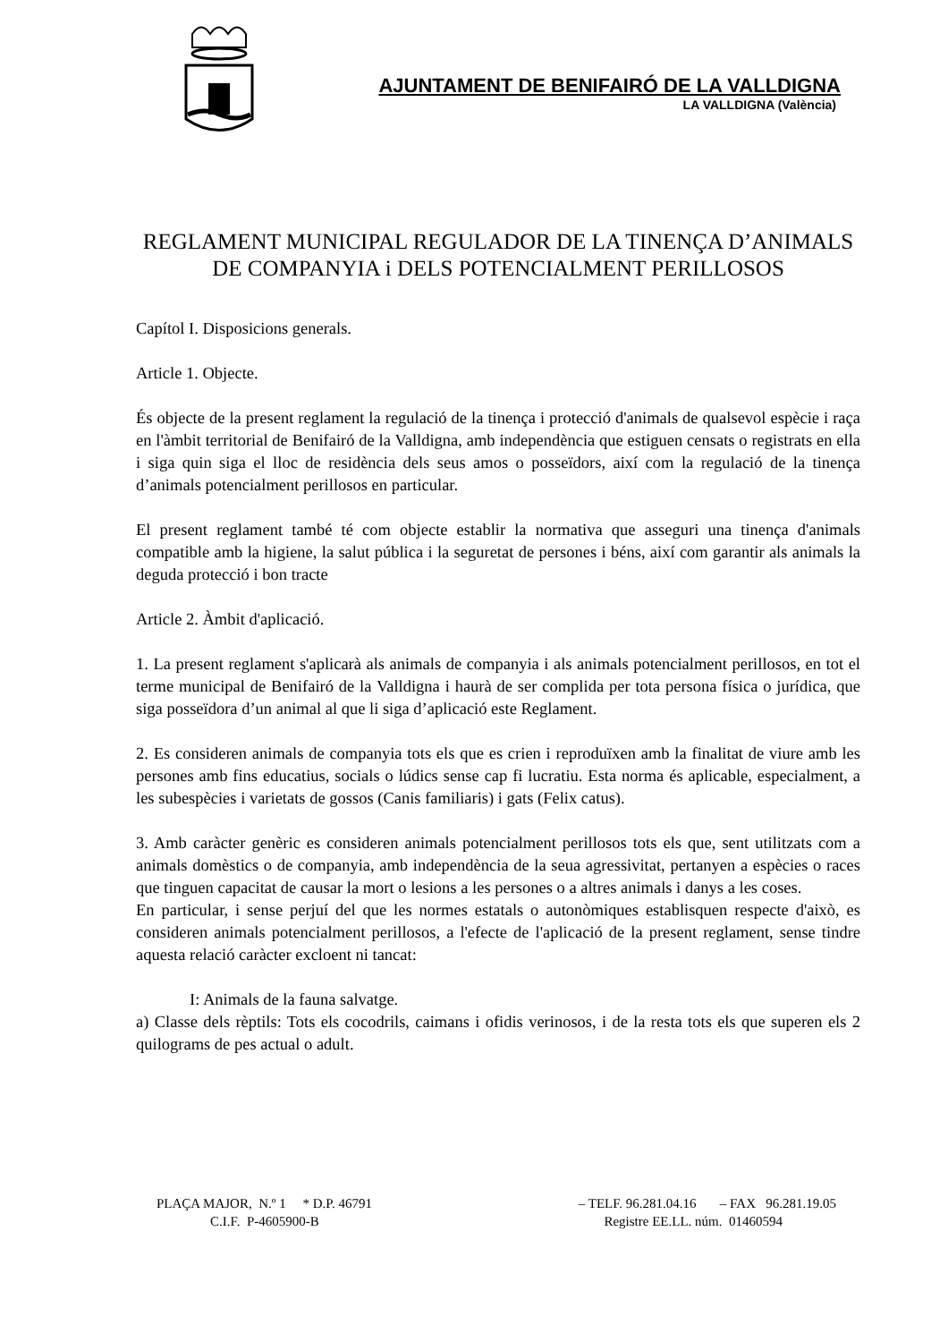AJUNTAMENT DE BENIFAIRÓ DE LA VALLDIGNA
LA VALLDIGNA (València)
REGLAMENT MUNICIPAL REGULADOR DE LA TINENÇA D’ANIMALS DE COMPANYIA i DELS POTENCIALMENT PERILLOSOS
Capítol I. Disposicions generals.
Article 1. Objecte.
És objecte de la present reglament la regulació de la tinença i protecció d'animals de qualsevol espècie i raça en l'àmbit territorial de Benifairó de la Valldigna, amb independència que estiguen censats o registrats en ella i siga quin siga el lloc de residència dels seus amos o posseïdors, així com la regulació de la tinença d’animals potencialment perillosos en particular.
El present reglament també té com objecte establir la normativa que asseguri una tinença d'animals compatible amb la higiene, la salut pública i la seguretat de persones i béns, així com garantir als animals la deguda protecció i bon tracte
Article 2. Àmbit d'aplicació.
1. La present reglament s'aplicarà als animals de companyia i als animals potencialment perillosos, en tot el terme municipal de Benifairó de la Valldigna i haurà de ser complida per tota persona física o jurídica, que siga posseïdora d’un animal al que li siga d’aplicació este Reglament.
2. Es consideren animals de companyia tots els que es crien i reproduïxen amb la finalitat de viure amb les persones amb fins educatius, socials o lúdics sense cap fi lucratiu. Esta norma és aplicable, especialment, a les subespècies i varietats de gossos (Canis familiaris) i gats (Felix catus).
3. Amb caràcter genèric es consideren animals potencialment perillosos tots els que, sent utilitzats com a animals domèstics o de companyia, amb independència de la seua agressivitat, pertanyen a espècies o races que tinguen capacitat de causar la mort o lesions a les persones o a altres animals i danys a les coses.
En particular, i sense perjuí del que les normes estatals o autonòmiques establisquen respecte d'això, es consideren animals potencialment perillosos, a l'efecte de l'aplicació de la present reglament, sense tindre aquesta relació caràcter excloent ni tancat:
I: Animals de la fauna salvatge.
a) Classe dels rèptils: Tots els cocodrils, caimans i ofidis verinosos, i de la resta tots els que superen els 2 quilograms de pes actual o adult.
PLAÇA MAJOR, N.º 1 * D.P. 46791 – TELF. 96.281.04.16 – FAX 96.281.19.05
C.I.F. P-4605900-B Registre EE.LL. núm. 01460594